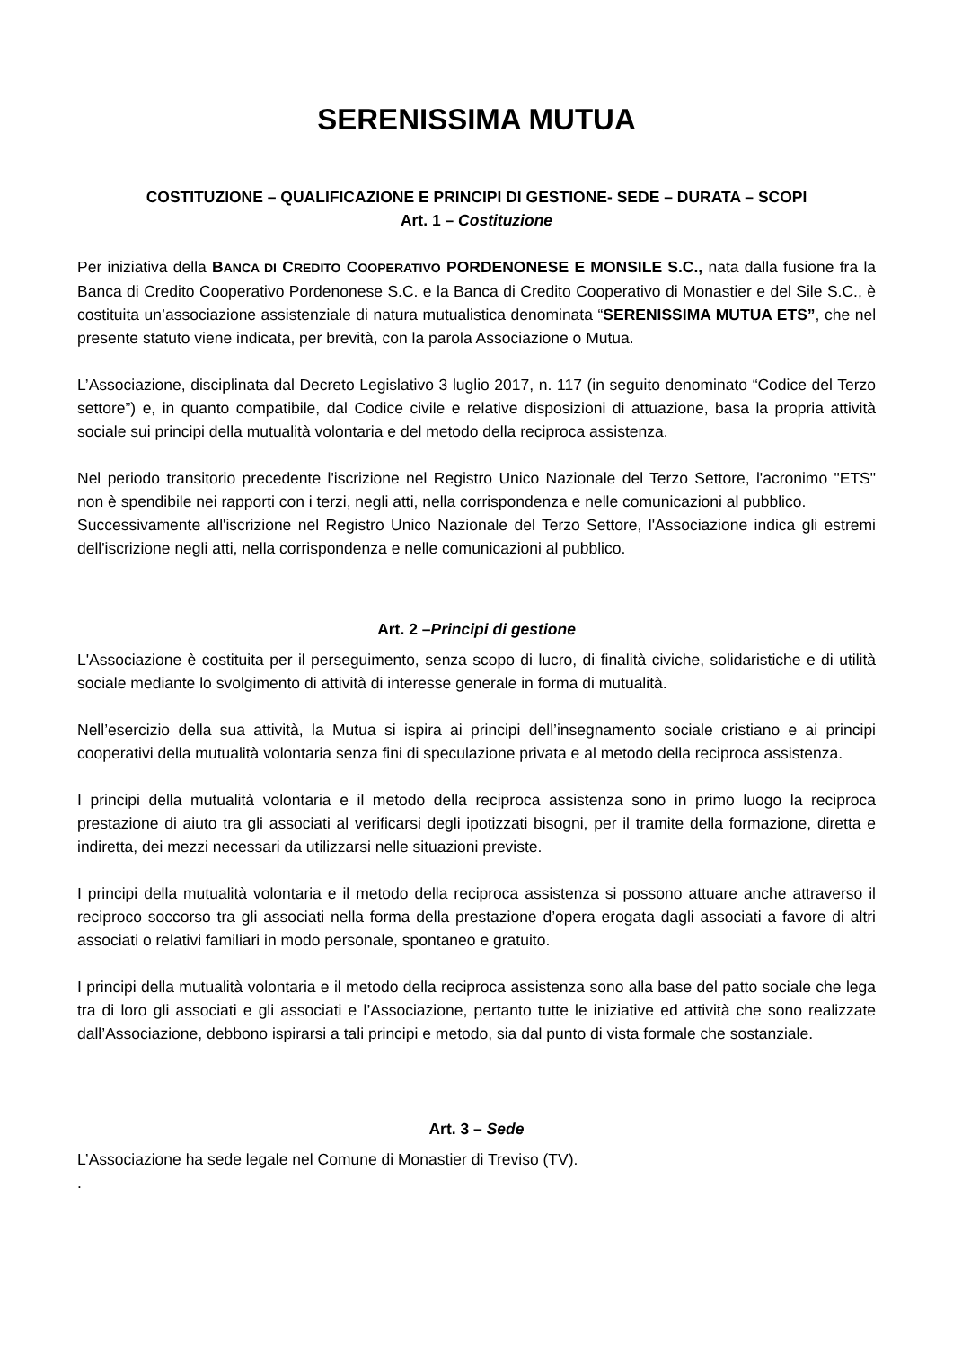SERENISSIMA MUTUA
COSTITUZIONE – QUALIFICAZIONE E PRINCIPI DI GESTIONE- SEDE – DURATA – SCOPI
Art. 1 – Costituzione
Per iniziativa della BANCA DI CREDITO COOPERATIVO PORDENONESE E MONSILE S.C., nata dalla fusione fra la Banca di Credito Cooperativo Pordenonese S.C. e la Banca di Credito Cooperativo di Monastier e del Sile S.C., è costituita un’associazione assistenziale di natura mutualistica denominata “SERENISSIMA MUTUA ETS”, che nel presente statuto viene indicata, per brevità, con la parola Associazione o Mutua.
L’Associazione, disciplinata dal Decreto Legislativo 3 luglio 2017, n. 117 (in seguito denominato “Codice del Terzo settore”) e, in quanto compatibile, dal Codice civile e relative disposizioni di attuazione, basa la propria attività sociale sui principi della mutualità volontaria e del metodo della reciproca assistenza.
Nel periodo transitorio precedente l'iscrizione nel Registro Unico Nazionale del Terzo Settore, l'acronimo "ETS" non è spendibile nei rapporti con i terzi, negli atti, nella corrispondenza e nelle comunicazioni al pubblico.
Successivamente all'iscrizione nel Registro Unico Nazionale del Terzo Settore, l'Associazione indica gli estremi dell'iscrizione negli atti, nella corrispondenza e nelle comunicazioni al pubblico.
Art. 2 –Principi di gestione
L'Associazione è costituita per il perseguimento, senza scopo di lucro, di finalità civiche, solidaristiche e di utilità sociale mediante lo svolgimento di attività di interesse generale in forma di mutualità.
Nell’esercizio della sua attività, la Mutua si ispira ai principi dell’insegnamento sociale cristiano e ai principi cooperativi della mutualità volontaria senza fini di speculazione privata e al metodo della reciproca assistenza.
I principi della mutualità volontaria e il metodo della reciproca assistenza sono in primo luogo la reciproca prestazione di aiuto tra gli associati al verificarsi degli ipotizzati bisogni, per il tramite della formazione, diretta e indiretta, dei mezzi necessari da utilizzarsi nelle situazioni previste.
I principi della mutualità volontaria e il metodo della reciproca assistenza si possono attuare anche attraverso il reciproco soccorso tra gli associati nella forma della prestazione d’opera erogata dagli associati a favore di altri associati o relativi familiari in modo personale, spontaneo e gratuito.
I principi della mutualità volontaria e il metodo della reciproca assistenza sono alla base del patto sociale che lega tra di loro gli associati e gli associati e l’Associazione, pertanto tutte le iniziative ed attività che sono realizzate dall’Associazione, debbono ispirarsi a tali principi e metodo, sia dal punto di vista formale che sostanziale.
Art. 3 – Sede
L’Associazione ha sede legale nel Comune di Monastier di Treviso (TV).
.